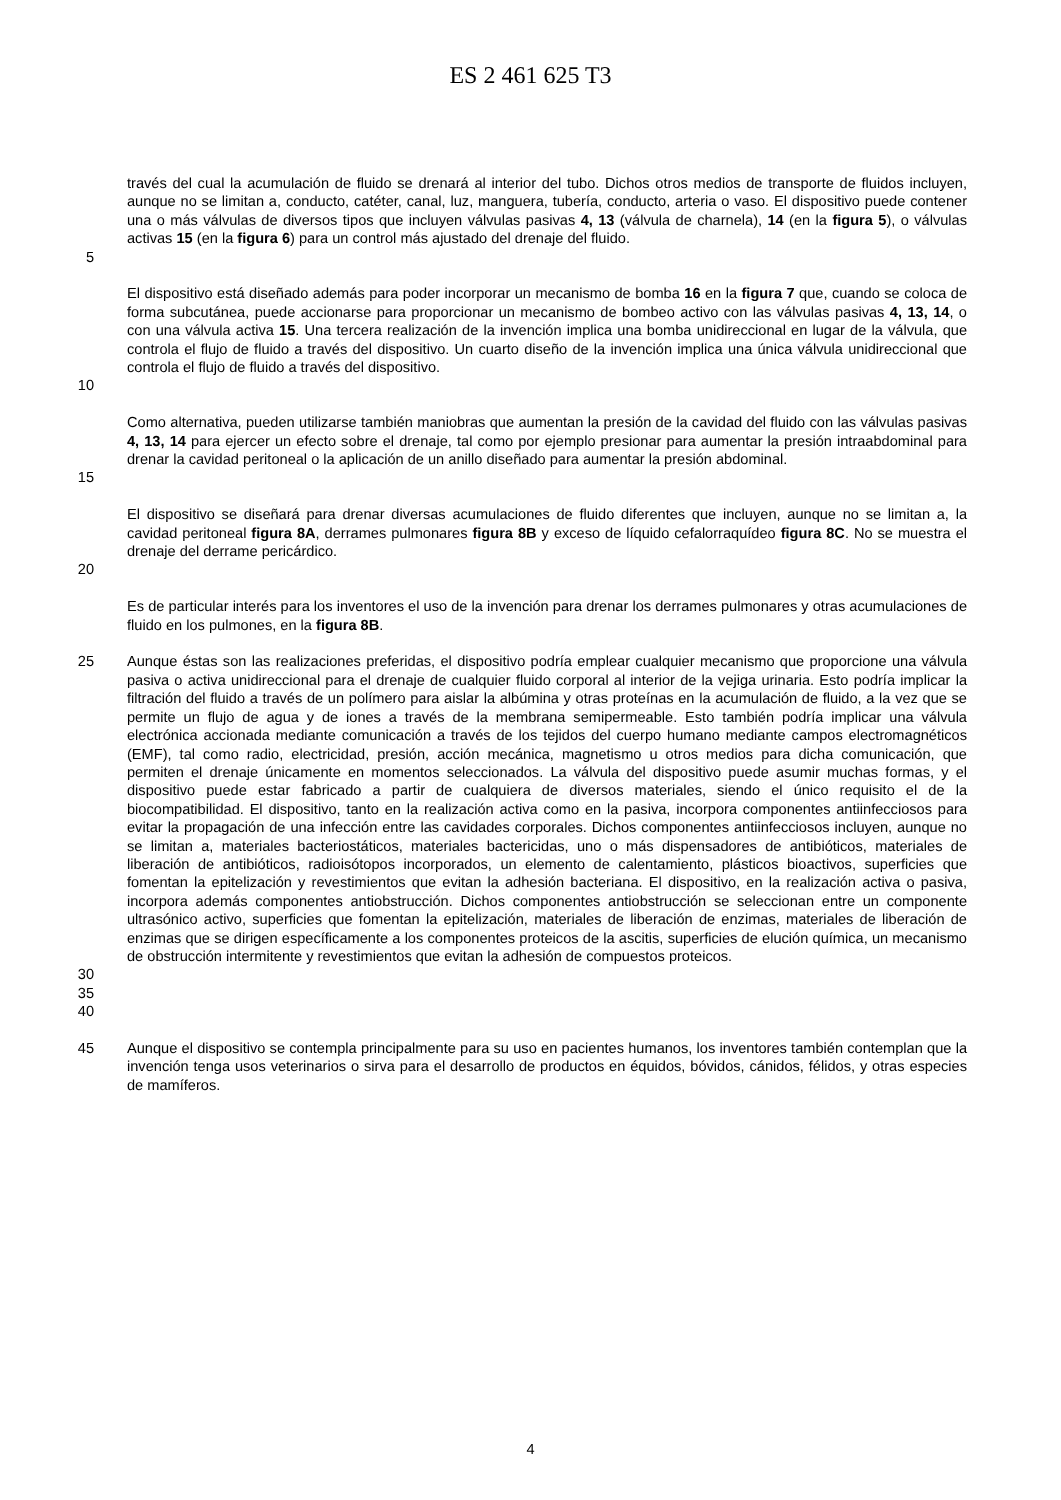ES 2 461 625 T3
través del cual la acumulación de fluido se drenará al interior del tubo. Dichos otros medios de transporte de fluidos incluyen, aunque no se limitan a, conducto, catéter, canal, luz, manguera, tubería, conducto, arteria o vaso. El dispositivo puede contener una o más válvulas de diversos tipos que incluyen válvulas pasivas 4, 13 (válvula de charnela), 14 (en la figura 5), o válvulas activas 15 (en la figura 6) para un control más ajustado del drenaje del fluido.
5
El dispositivo está diseñado además para poder incorporar un mecanismo de bomba 16 en la figura 7 que, cuando se coloca de forma subcutánea, puede accionarse para proporcionar un mecanismo de bombeo activo con las válvulas pasivas 4, 13, 14, o con una válvula activa 15. Una tercera realización de la invención implica una bomba unidireccional en lugar de la válvula, que controla el flujo de fluido a través del dispositivo. Un cuarto diseño de la invención implica una única válvula unidireccional que controla el flujo de fluido a través del dispositivo.
10
Como alternativa, pueden utilizarse también maniobras que aumentan la presión de la cavidad del fluido con las válvulas pasivas 4, 13, 14 para ejercer un efecto sobre el drenaje, tal como por ejemplo presionar para aumentar la presión intraabdominal para drenar la cavidad peritoneal o la aplicación de un anillo diseñado para aumentar la presión abdominal.
15
El dispositivo se diseñará para drenar diversas acumulaciones de fluido diferentes que incluyen, aunque no se limitan a, la cavidad peritoneal figura 8A, derrames pulmonares figura 8B y exceso de líquido cefalorraquídeo figura 8C. No se muestra el drenaje del derrame pericárdico.
20
Es de particular interés para los inventores el uso de la invención para drenar los derrames pulmonares y otras acumulaciones de fluido en los pulmones, en la figura 8B.
25 Aunque éstas son las realizaciones preferidas, el dispositivo podría emplear cualquier mecanismo que proporcione una válvula pasiva o activa unidireccional para el drenaje de cualquier fluido corporal al interior de la vejiga urinaria. Esto podría implicar la filtración del fluido a través de un polímero para aislar la albúmina y otras proteínas en la acumulación de fluido, a la vez que se permite un flujo de agua y de iones a través de la membrana semipermeable. Esto también podría implicar una válvula electrónica accionada mediante comunicación a través de los tejidos del cuerpo humano mediante campos electromagnéticos (EMF), tal como radio, electricidad, presión, acción mecánica, magnetismo u otros medios para dicha comunicación, que permiten el drenaje únicamente en momentos seleccionados. La válvula del dispositivo puede asumir muchas formas, y el dispositivo puede estar fabricado a partir de cualquiera de diversos materiales, siendo el único requisito el de la biocompatibilidad. El dispositivo, tanto en la realización activa como en la pasiva, incorpora componentes antiinfecciosos para evitar la propagación de una infección entre las cavidades corporales. Dichos componentes antiinfecciosos incluyen, aunque no se limitan a, materiales bacteriostáticos, materiales bactericidas, uno o más dispensadores de antibióticos, materiales de liberación de antibióticos, radioisótopos incorporados, un elemento de calentamiento, plásticos bioactivos, superficies que fomentan la epitelización y revestimientos que evitan la adhesión bacteriana. El dispositivo, en la realización activa o pasiva, incorpora además componentes antiobstrucción. Dichos componentes antiobstrucción se seleccionan entre un componente ultrasónico activo, superficies que fomentan la epitelización, materiales de liberación de enzimas, materiales de liberación de enzimas que se dirigen específicamente a los componentes proteicos de la ascitis, superficies de elución química, un mecanismo de obstrucción intermitente y revestimientos que evitan la adhesión de compuestos proteicos.
30
35
40
45 Aunque el dispositivo se contempla principalmente para su uso en pacientes humanos, los inventores también contemplan que la invención tenga usos veterinarios o sirva para el desarrollo de productos en équidos, bóvidos, cánidos, félidos, y otras especies de mamíferos.
4